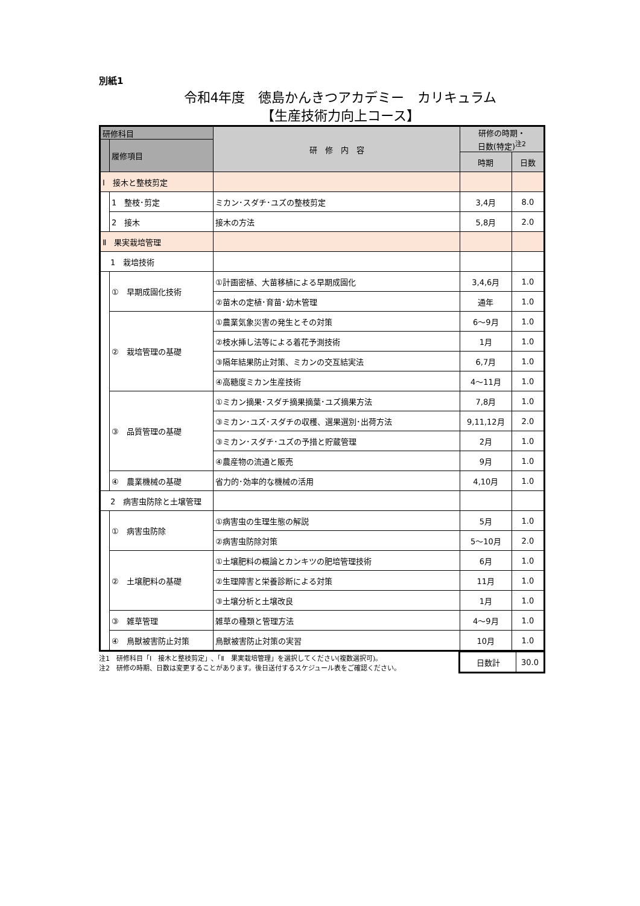別紙1
令和4年度　徳島かんきつアカデミー　カリキュラム
【生産技術力向上コース】
| 研修科目 | | 研 修 内 容 | 研修の時期・ 日数(特定)<sup>注2</sup> | |
| --- | --- | --- | --- | --- |
| | 履修項目 | | | |
| | | | 時期 | 日数 |
| Ⅰ 接木と整枝剪定 | | | | |
| | 1 整枝･剪定 | ミカン･スダチ･ユズの整枝剪定 | 3,4月 | 8.0 |
| | 2 接木 | 接木の方法 | 5,8月 | 2.0 |
| Ⅱ 果実栽培管理 | | | | |
| 1 栽培技術 | | | | |
| | ① 早期成園化技術 | ①計画密植、大苗移植による早期成園化 | 3,4,6月 | 1.0 |
| | | ②苗木の定植･育苗･幼木管理 | 通年 | 1.0 |
| | ② 栽培管理の基礎 | ①農業気象災害の発生とその対策 | 6～9月 | 1.0 |
| | | ②枝水挿し法等による着花予測技術 | 1月 | 1.0 |
| | | ③隔年結果防止対策、ミカンの交互結実法 | 6,7月 | 1.0 |
| | | ④高糖度ミカン生産技術 | 4～11月 | 1.0 |
| | ③ 品質管理の基礎 | ①ミカン摘果･スダチ摘果摘葉･ユズ摘果方法 | 7,8月 | 1.0 |
| | | ③ミカン･ユズ･スダチの収穫、選果選別･出荷方法 | 9,11,12月 | 2.0 |
| | | ③ミカン･スダチ･ユズの予措と貯蔵管理 | 2月 | 1.0 |
| | | ④農産物の流通と販売 | 9月 | 1.0 |
| | ④ 農業機械の基礎 | 省力的･効率的な機械の活用 | 4,10月 | 1.0 |
| 2 病害虫防除と土壌管理 | | | | |
| | ① 病害虫防除 | ①病害虫の生理生態の解説 | 5月 | 1.0 |
| | | ②病害虫防除対策 | 5～10月 | 2.0 |
| | ② 土壌肥料の基礎 | ①土壌肥料の概論とカンキツの肥培管理技術 | 6月 | 1.0 |
| | | ②生理障害と栄養診断による対策 | 11月 | 1.0 |
| | | ③土壌分析と土壌改良 | 1月 | 1.0 |
| | ③ 雑草管理 | 雑草の種類と管理方法 | 4～9月 | 1.0 |
| | ④ 鳥獣被害防止対策 | 鳥獣被害防止対策の実習 | 10月 | 1.0 |
注1　研修科目「Ⅰ　接木と整枝剪定」､「Ⅱ　果実栽培管理」を選択してください(複数選択可)。
注2　研修の時期、日数は変更することがあります。後日送付するスケジュール表をご確認ください。
| 日数計 | 30.0 |